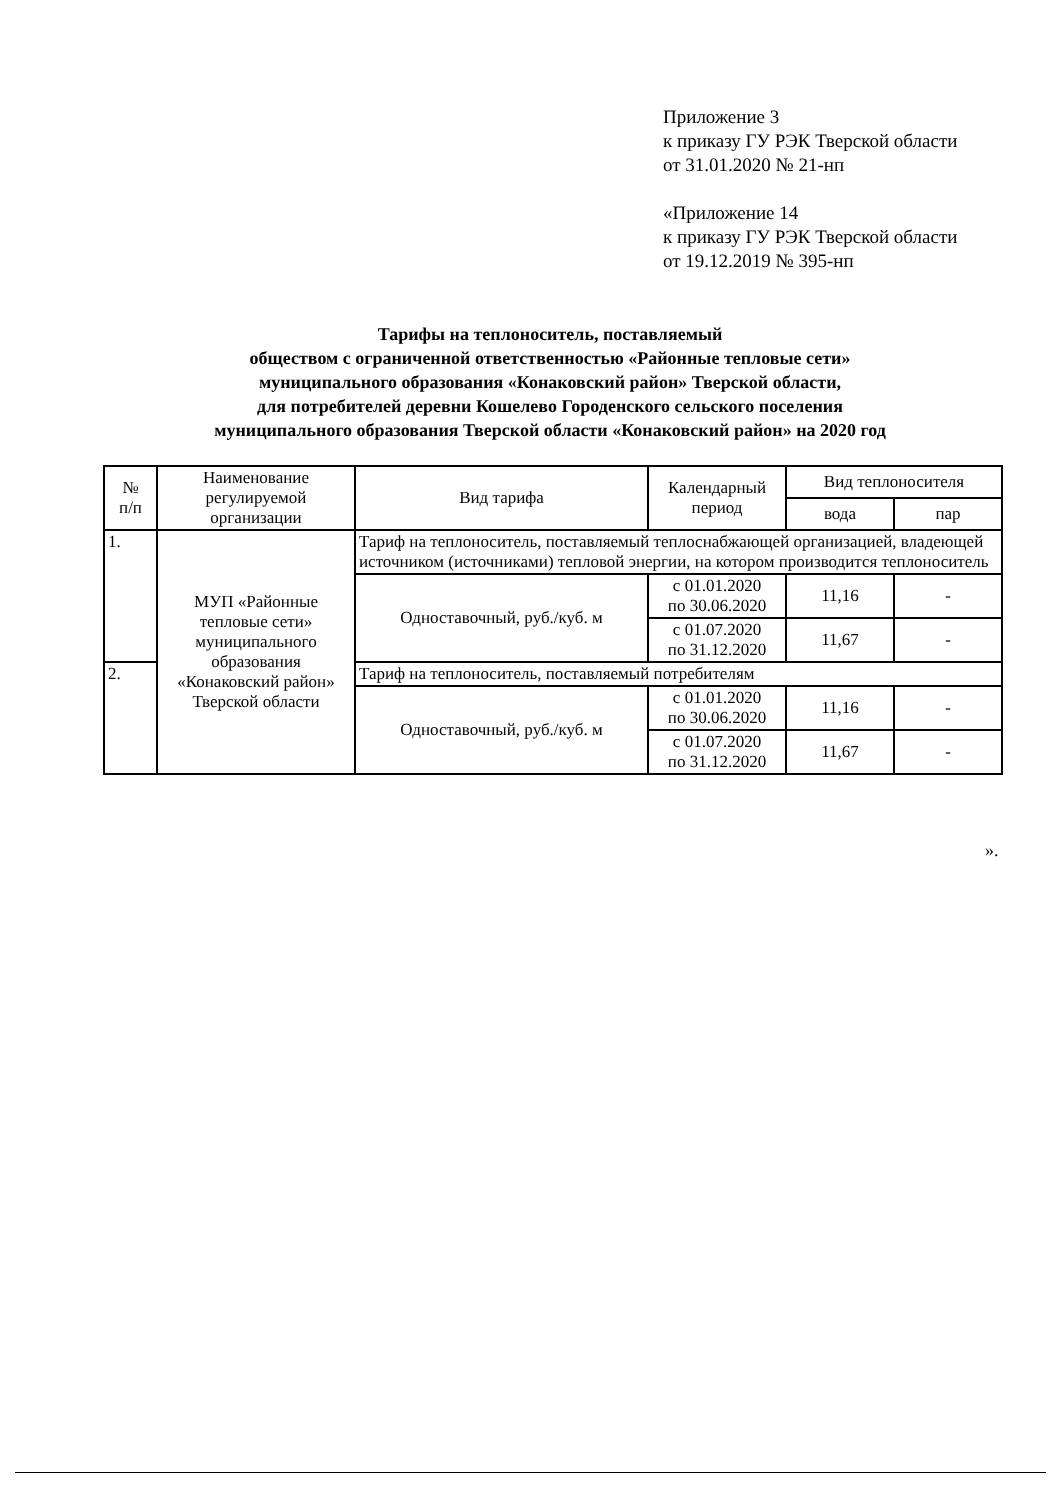Приложение 3
к приказу ГУ РЭК Тверской области
от 31.01.2020 № 21-нп
«Приложение 14
к приказу ГУ РЭК Тверской области
от 19.12.2019 № 395-нп
Тарифы на теплоноситель, поставляемый
обществом с ограниченной ответственностью «Районные тепловые сети»
муниципального образования «Конаковский район» Тверской области,
для потребителей деревни Кошелево Городенского сельского поселения
муниципального образования Тверской области «Конаковский район» на 2020 год
| № п/п | Наименование регулируемой организации | Вид тарифа | Календарный период | Вид теплоносителя | |
| --- | --- | --- | --- | --- | --- |
| | | | | вода | пар |
| 1. | МУП «Районные тепловые сети» муниципального образования «Конаковский район» Тверской области | Тариф на теплоноситель, поставляемый теплоснабжающей организацией, владеющей источником (источниками) тепловой энергии, на котором производится теплоноситель | | | |
| | | Одноставочный, руб./куб. м | с 01.01.2020 по 30.06.2020 | 11,16 | - |
| | | | с 01.07.2020 по 31.12.2020 | 11,67 | - |
| 2. | | Тариф на теплоноситель, поставляемый потребителям | | | |
| | | Одноставочный, руб./куб. м | с 01.01.2020 по 30.06.2020 | 11,16 | - |
| | | | с 01.07.2020 по 31.12.2020 | 11,67 | - |
».